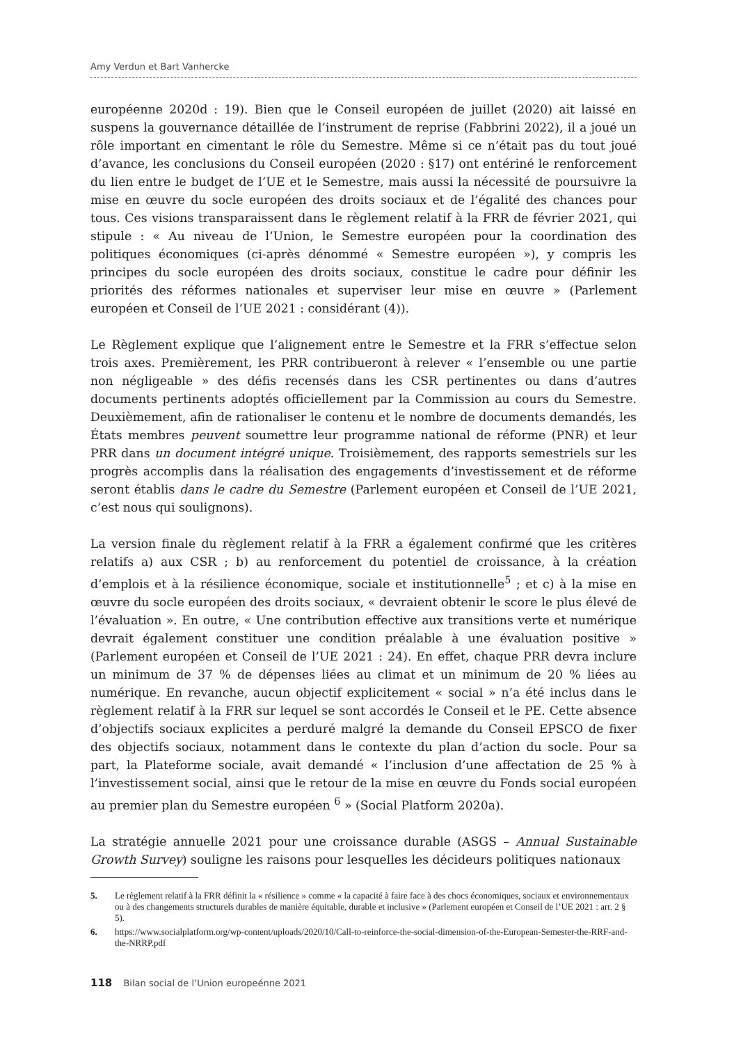Amy Verdun et Bart Vanhercke
européenne 2020d : 19). Bien que le Conseil européen de juillet (2020) ait laissé en suspens la gouvernance détaillée de l’instrument de reprise (Fabbrini 2022), il a joué un rôle important en cimentant le rôle du Semestre. Même si ce n’était pas du tout joué d’avance, les conclusions du Conseil européen (2020 : §17) ont entériné le renforcement du lien entre le budget de l’UE et le Semestre, mais aussi la nécessité de poursuivre la mise en œuvre du socle européen des droits sociaux et de l’égalité des chances pour tous. Ces visions transparaissent dans le règlement relatif à la FRR de février 2021, qui stipule : « Au niveau de l’Union, le Semestre européen pour la coordination des politiques économiques (ci-après dénommé « Semestre européen »), y compris les principes du socle européen des droits sociaux, constitue le cadre pour définir les priorités des réformes nationales et superviser leur mise en œuvre » (Parlement européen et Conseil de l’UE 2021 : considérant (4)).
Le Règlement explique que l’alignement entre le Semestre et la FRR s’effectue selon trois axes. Premièrement, les PRR contribueront à relever « l’ensemble ou une partie non négligeable » des défis recensés dans les CSR pertinentes ou dans d’autres documents pertinents adoptés officiellement par la Commission au cours du Semestre. Deuxièmement, afin de rationaliser le contenu et le nombre de documents demandés, les États membres peuvent soumettre leur programme national de réforme (PNR) et leur PRR dans un document intégré unique. Troisièmement, des rapports semestriels sur les progrès accomplis dans la réalisation des engagements d’investissement et de réforme seront établis dans le cadre du Semestre (Parlement européen et Conseil de l’UE 2021, c’est nous qui soulignons).
La version finale du règlement relatif à la FRR a également confirmé que les critères relatifs a) aux CSR ; b) au renforcement du potentiel de croissance, à la création d’emplois et à la résilience économique, sociale et institutionnelle<sup>5</sup> ; et c) à la mise en œuvre du socle européen des droits sociaux, « devraient obtenir le score le plus élevé de l’évaluation ». En outre, « Une contribution effective aux transitions verte et numérique devrait également constituer une condition préalable à une évaluation positive » (Parlement européen et Conseil de l’UE 2021 : 24). En effet, chaque PRR devra inclure un minimum de 37 % de dépenses liées au climat et un minimum de 20 % liées au numérique. En revanche, aucun objectif explicitement « social » n’a été inclus dans le règlement relatif à la FRR sur lequel se sont accordés le Conseil et le PE. Cette absence d’objectifs sociaux explicites a perduré malgré la demande du Conseil EPSCO de fixer des objectifs sociaux, notamment dans le contexte du plan d’action du socle. Pour sa part, la Plateforme sociale, avait demandé « l’inclusion d’une affectation de 25 % à l’investissement social, ainsi que le retour de la mise en œuvre du Fonds social européen au premier plan du Semestre européen <sup>6</sup> » (Social Platform 2020a).
La stratégie annuelle 2021 pour une croissance durable (ASGS – Annual Sustainable Growth Survey) souligne les raisons pour lesquelles les décideurs politiques nationaux
5. Le règlement relatif à la FRR définit la « résilience » comme « la capacité à faire face à des chocs économiques, sociaux et environnementaux ou à des changements structurels durables de manière équitable, durable et inclusive » (Parlement européen et Conseil de l’UE 2021 : art. 2 § 5).
6. https://www.socialplatform.org/wp-content/uploads/2020/10/Call-to-reinforce-the-social-dimension-of-the-European-Semester-the-RRF-and-the-NRRP.pdf
118 Bilan social de l’Union europeénne 2021